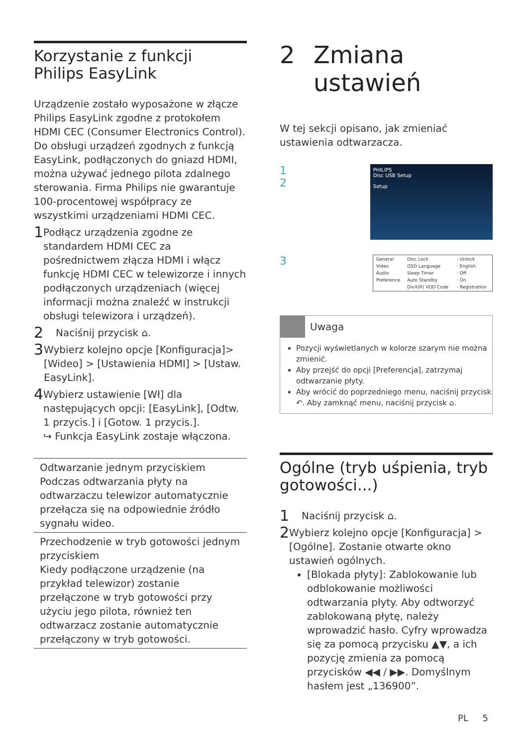Korzystanie z funkcji Philips EasyLink
Urządzenie zostało wyposażone w złącze Philips EasyLink zgodne z protokołem HDMI CEC (Consumer Electronics Control). Do obsługi urządzeń zgodnych z funkcją EasyLink, podłączonych do gniazd HDMI, można używać jednego pilota zdalnego sterowania. Firma Philips nie gwarantuje 100-procentowej współpracy ze wszystkimi urządzeniami HDMI CEC.
1
Podłącz urządzenia zgodne ze standardem HDMI CEC za pośrednictwem złącza HDMI i włącz funkcję HDMI CEC w telewizorze i innych podłączonych urządzeniach (więcej informacji można znaleźć w instrukcji obsługi telewizora i urządzeń).
2
Naciśnij przycisk ⌂.
3
Wybierz kolejno opcje [Konfiguracja]> [Wideo] > [Ustawienia HDMI] > [Ustaw. EasyLink].
4
Wybierz ustawienie [Wł] dla następujących opcji: [EasyLink], [Odtw. 1 przycis.] i [Gotow. 1 przycis.].
↪ Funkcja EasyLink zostaje włączona.
| Odtwarzanie jednym przyciskiem Podczas odtwarzania płyty na odtwarzaczu telewizor automatycznie przełącza się na odpowiednie źródło sygnału wideo. |
| Przechodzenie w tryb gotowości jednym przyciskiem Kiedy podłączone urządzenie (na przykład telewizor) zostanie przełączone w tryb gotowości przy użyciu jego pilota, również ten odtwarzacz zostanie automatycznie przełączony w tryb gotowości. |
2 Zmiana ustawień
W tej sekcji opisano, jak zmieniać ustawienia odtwarzacza.
1
2
PHILIPS
Disc USB Setup
Setup
3
| General | Disc Lock | · Unlock |
| Video | OSD Language | · English |
| Audio | Sleep Timer | · Off |
| Preference | Auto Standby | · On |
| | DivX(R) VOD Code | · Registration |
Uwaga
Pozycji wyświetlanych w kolorze szarym nie można zmienić.
Aby przejść do opcji [Preferencja], zatrzymaj odtwarzanie płyty.
Aby wrócić do poprzedniego menu, naciśnij przycisk ↶. Aby zamknąć menu, naciśnij przycisk ⌂.
Ogólne (tryb uśpienia, tryb gotowości...)
1
Naciśnij przycisk ⌂.
2
Wybierz kolejno opcje [Konfiguracja] > [Ogólne]. Zostanie otwarte okno ustawień ogólnych.
[Blokada płyty]: Zablokowanie lub odblokowanie możliwości odtwarzania płyty. Aby odtworzyć zablokowaną płytę, należy wprowadzić hasło. Cyfry wprowadza się za pomocą przycisku ▲▼, a ich pozycję zmienia za pomocą przycisków ◀◀ / ▶▶. Domyślnym hasłem jest „136900”.
PL 5